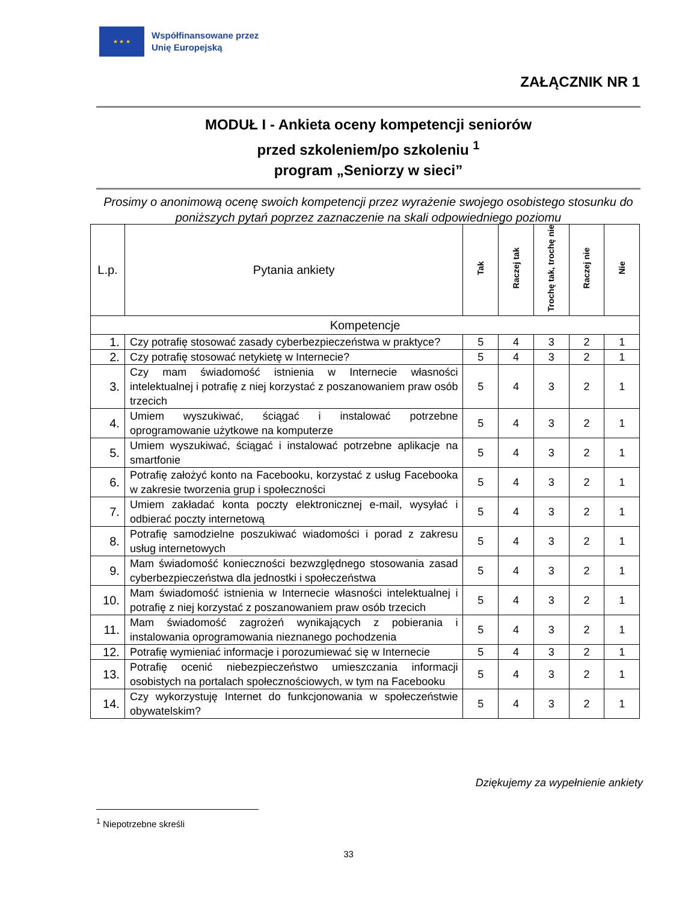★ ★ ★
Współfinansowane przez
Unię Europejską
ZAŁĄCZNIK NR 1
MODUŁ I - Ankieta oceny kompetencji seniorów
przed szkoleniem/po szkoleniu <sup>1</sup>
program „Seniorzy w sieci”
Prosimy o anonimową ocenę swoich kompetencji przez wyrażenie swojego osobistego stosunku do poniższych pytań poprzez zaznaczenie na skali odpowiedniego poziomu
| L.p. | Pytania ankiety | Tak | Raczej tak | Trochę tak, trochę nie | Raczej nie | Nie |
| --- | --- | --- | --- | --- | --- | --- |
| Kompetencje | | | | | | |
| 1. | Czy potrafię stosować zasady cyberbezpieczeństwa w praktyce? | 5 | 4 | 3 | 2 | 1 |
| 2. | Czy potrafię stosować netykietę w Internecie? | 5 | 4 | 3 | 2 | 1 |
| 3. | Czy mam świadomość istnienia w Internecie własności intelektualnej i potrafię z niej korzystać z poszanowaniem praw osób trzecich | 5 | 4 | 3 | 2 | 1 |
| 4. | Umiem wyszukiwać, ściągać i instalować potrzebne oprogramowanie użytkowe na komputerze | 5 | 4 | 3 | 2 | 1 |
| 5. | Umiem wyszukiwać, ściągać i instalować potrzebne aplikacje na smartfonie | 5 | 4 | 3 | 2 | 1 |
| 6. | Potrafię założyć konto na Facebooku, korzystać z usług Facebooka w zakresie tworzenia grup i społeczności | 5 | 4 | 3 | 2 | 1 |
| 7. | Umiem zakładać konta poczty elektronicznej e-mail, wysyłać i odbierać poczty internetową | 5 | 4 | 3 | 2 | 1 |
| 8. | Potrafię samodzielne poszukiwać wiadomości i porad z zakresu usług internetowych | 5 | 4 | 3 | 2 | 1 |
| 9. | Mam świadomość konieczności bezwzględnego stosowania zasad cyberbezpieczeństwa dla jednostki i społeczeństwa | 5 | 4 | 3 | 2 | 1 |
| 10. | Mam świadomość istnienia w Internecie własności intelektualnej i potrafię z niej korzystać z poszanowaniem praw osób trzecich | 5 | 4 | 3 | 2 | 1 |
| 11. | Mam świadomość zagrożeń wynikających z pobierania i instalowania oprogramowania nieznanego pochodzenia | 5 | 4 | 3 | 2 | 1 |
| 12. | Potrafię wymieniać informacje i porozumiewać się w Internecie | 5 | 4 | 3 | 2 | 1 |
| 13. | Potrafię ocenić niebezpieczeństwo umieszczania informacji osobistych na portalach społecznościowych, w tym na Facebooku | 5 | 4 | 3 | 2 | 1 |
| 14. | Czy wykorzystuję Internet do funkcjonowania w społeczeństwie obywatelskim? | 5 | 4 | 3 | 2 | 1 |
Dziękujemy za wypełnienie ankiety
<sup>1</sup> Niepotrzebne skreśli
33